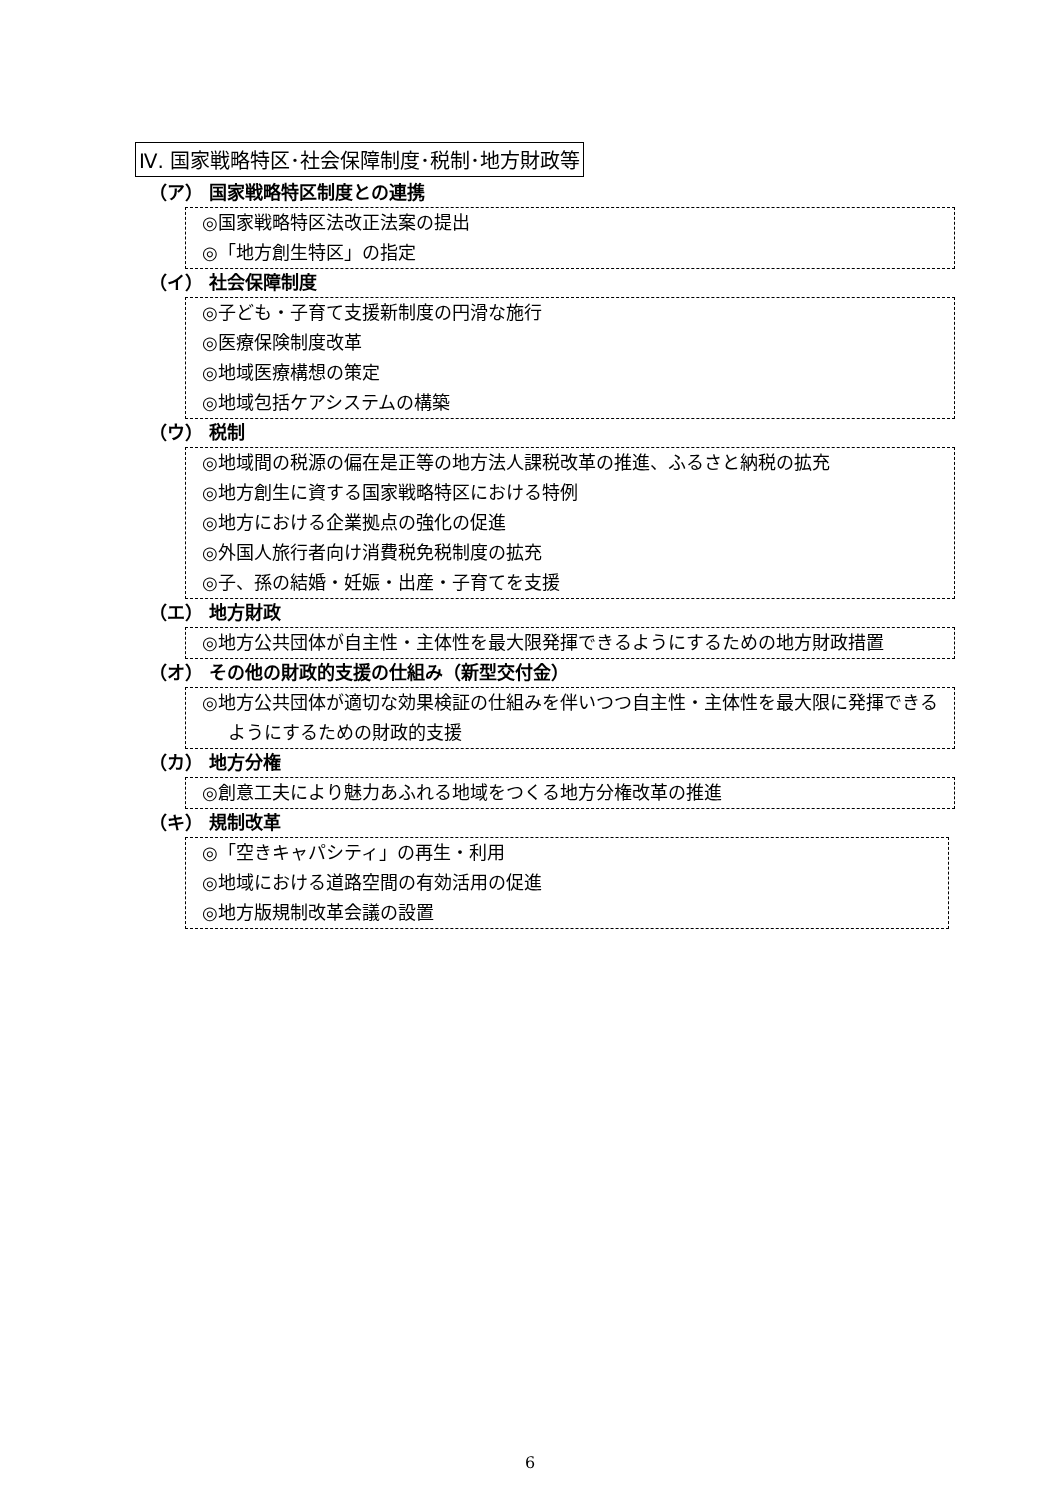Ⅳ. 国家戦略特区･社会保障制度･税制･地方財政等
（ア） 国家戦略特区制度との連携
◎国家戦略特区法改正法案の提出
◎「地方創生特区」の指定
（イ） 社会保障制度
◎子ども・子育て支援新制度の円滑な施行
◎医療保険制度改革
◎地域医療構想の策定
◎地域包括ケアシステムの構築
（ウ） 税制
◎地域間の税源の偏在是正等の地方法人課税改革の推進、ふるさと納税の拡充
◎地方創生に資する国家戦略特区における特例
◎地方における企業拠点の強化の促進
◎外国人旅行者向け消費税免税制度の拡充
◎子、孫の結婚・妊娠・出産・子育てを支援
（エ） 地方財政
◎地方公共団体が自主性・主体性を最大限発揮できるようにするための地方財政措置
（オ） その他の財政的支援の仕組み（新型交付金）
◎地方公共団体が適切な効果検証の仕組みを伴いつつ自主性・主体性を最大限に発揮できるようにするための財政的支援
（カ） 地方分権
◎創意工夫により魅力あふれる地域をつくる地方分権改革の推進
（キ） 規制改革
◎「空きキャパシティ」の再生・利用
◎地域における道路空間の有効活用の促進
◎地方版規制改革会議の設置
6